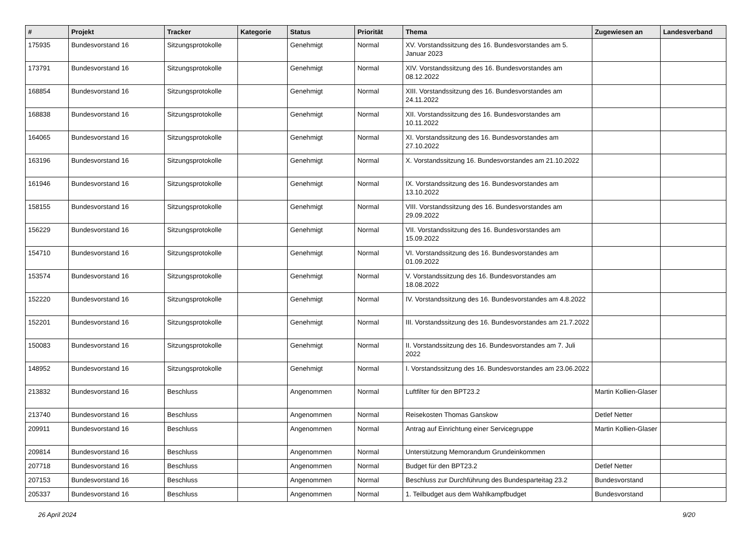| # | Projekt | Tracker | Kategorie | Status | Priorität | Thema | Zugewiesen an | Landesverband |
| --- | --- | --- | --- | --- | --- | --- | --- | --- |
| 175935 | Bundesvorstand 16 | Sitzungsprotokolle | | Genehmigt | Normal | XV. Vorstandssitzung des 16. Bundesvorstandes am 5. Januar 2023 | | |
| 173791 | Bundesvorstand 16 | Sitzungsprotokolle | | Genehmigt | Normal | XIV. Vorstandssitzung des 16. Bundesvorstandes am 08.12.2022 | | |
| 168854 | Bundesvorstand 16 | Sitzungsprotokolle | | Genehmigt | Normal | XIII. Vorstandssitzung des 16. Bundesvorstandes am 24.11.2022 | | |
| 168838 | Bundesvorstand 16 | Sitzungsprotokolle | | Genehmigt | Normal | XII. Vorstandssitzung des 16. Bundesvorstandes am 10.11.2022 | | |
| 164065 | Bundesvorstand 16 | Sitzungsprotokolle | | Genehmigt | Normal | XI. Vorstandssitzung des 16. Bundesvorstandes am 27.10.2022 | | |
| 163196 | Bundesvorstand 16 | Sitzungsprotokolle | | Genehmigt | Normal | X. Vorstandssitzung 16. Bundesvorstandes am 21.10.2022 | | |
| 161946 | Bundesvorstand 16 | Sitzungsprotokolle | | Genehmigt | Normal | IX. Vorstandssitzung des 16. Bundesvorstandes am 13.10.2022 | | |
| 158155 | Bundesvorstand 16 | Sitzungsprotokolle | | Genehmigt | Normal | VIII. Vorstandssitzung des 16. Bundesvorstandes am 29.09.2022 | | |
| 156229 | Bundesvorstand 16 | Sitzungsprotokolle | | Genehmigt | Normal | VII. Vorstandssitzung des 16. Bundesvorstandes am 15.09.2022 | | |
| 154710 | Bundesvorstand 16 | Sitzungsprotokolle | | Genehmigt | Normal | VI. Vorstandssitzung des 16. Bundesvorstandes am 01.09.2022 | | |
| 153574 | Bundesvorstand 16 | Sitzungsprotokolle | | Genehmigt | Normal | V. Vorstandssitzung des 16. Bundesvorstandes am 18.08.2022 | | |
| 152220 | Bundesvorstand 16 | Sitzungsprotokolle | | Genehmigt | Normal | IV. Vorstandssitzung des 16. Bundesvorstandes am 4.8.2022 | | |
| 152201 | Bundesvorstand 16 | Sitzungsprotokolle | | Genehmigt | Normal | III. Vorstandssitzung des 16. Bundesvorstandes am 21.7.2022 | | |
| 150083 | Bundesvorstand 16 | Sitzungsprotokolle | | Genehmigt | Normal | II. Vorstandssitzung des 16. Bundesvorstandes am 7. Juli 2022 | | |
| 148952 | Bundesvorstand 16 | Sitzungsprotokolle | | Genehmigt | Normal | I. Vorstandssitzung des 16. Bundesvorstandes am 23.06.2022 | | |
| 213832 | Bundesvorstand 16 | Beschluss | | Angenommen | Normal | Luftfilter für den BPT23.2 | Martin Kollien-Glaser | |
| 213740 | Bundesvorstand 16 | Beschluss | | Angenommen | Normal | Reisekosten Thomas Ganskow | Detlef Netter | |
| 209911 | Bundesvorstand 16 | Beschluss | | Angenommen | Normal | Antrag auf Einrichtung einer Servicegruppe | Martin Kollien-Glaser | |
| 209814 | Bundesvorstand 16 | Beschluss | | Angenommen | Normal | Unterstützung Memorandum Grundeinkommen | | |
| 207718 | Bundesvorstand 16 | Beschluss | | Angenommen | Normal | Budget für den BPT23.2 | Detlef Netter | |
| 207153 | Bundesvorstand 16 | Beschluss | | Angenommen | Normal | Beschluss zur Durchführung des Bundesparteitag 23.2 | Bundesvorstand | |
| 205337 | Bundesvorstand 16 | Beschluss | | Angenommen | Normal | 1. Teilbudget aus dem Wahlkampfbudget | Bundesvorstand | |
26 April 2024 9/20